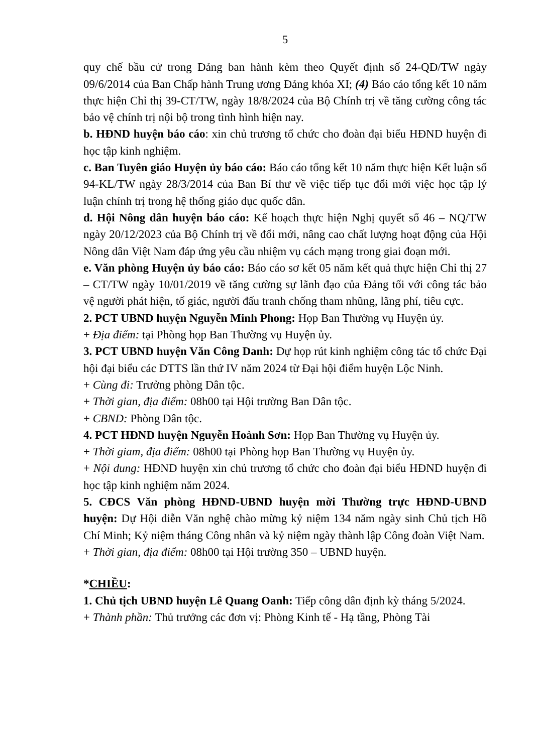5
quy chế bầu cử trong Đảng ban hành kèm theo Quyết định số 24-QĐ/TW ngày 09/6/2014 của Ban Chấp hành Trung ương Đảng khóa XI; (4) Báo cáo tổng kết 10 năm thực hiện Chỉ thị 39-CT/TW, ngày 18/8/2024 của Bộ Chính trị về tăng cường công tác bảo vệ chính trị nội bộ trong tình hình hiện nay.
b. HĐND huyện báo cáo: xin chủ trương tổ chức cho đoàn đại biểu HĐND huyện đi học tập kinh nghiệm.
c. Ban Tuyên giáo Huyện ủy báo cáo: Báo cáo tổng kết 10 năm thực hiện Kết luận số 94-KL/TW ngày 28/3/2014 của Ban Bí thư về việc tiếp tục đổi mới việc học tập lý luận chính trị trong hệ thống giáo dục quốc dân.
d. Hội Nông dân huyện báo cáo: Kế hoạch thực hiện Nghị quyết số 46 – NQ/TW ngày 20/12/2023 của Bộ Chính trị về đổi mới, nâng cao chất lượng hoạt động của Hội Nông dân Việt Nam đáp ứng yêu cầu nhiệm vụ cách mạng trong giai đoạn mới.
e. Văn phòng Huyện ủy báo cáo: Báo cáo sơ kết 05 năm kết quả thực hiện Chỉ thị 27 – CT/TW ngày 10/01/2019 về tăng cường sự lãnh đạo của Đảng tối với công tác bảo vệ người phát hiện, tố giác, người đấu tranh chống tham nhũng, lãng phí, tiêu cực.
2. PCT UBND huyện Nguyễn Minh Phong: Họp Ban Thường vụ Huyện ủy.
+ Địa điểm: tại Phòng họp Ban Thường vụ Huyện ủy.
3. PCT UBND huyện Văn Công Danh: Dự họp rút kinh nghiệm công tác tổ chức Đại hội đại biểu các DTTS lần thứ IV năm 2024 từ Đại hội điểm huyện Lộc Ninh.
+ Cùng đi: Trưởng phòng Dân tộc.
+ Thời gian, địa điểm: 08h00 tại Hội trường Ban Dân tộc.
+ CBND: Phòng Dân tộc.
4. PCT HĐND huyện Nguyễn Hoành Sơn: Họp Ban Thường vụ Huyện ủy.
+ Thời giam, địa điểm: 08h00 tại Phòng họp Ban Thường vụ Huyện ủy.
+ Nội dung: HĐND huyện xin chủ trương tổ chức cho đoàn đại biểu HĐND huyện đi học tập kinh nghiệm năm 2024.
5. CĐCS Văn phòng HĐND-UBND huyện mời Thường trực HĐND-UBND huyện: Dự Hội diễn Văn nghệ chào mừng kỷ niệm 134 năm ngày sinh Chủ tịch Hồ Chí Minh; Kỷ niệm tháng Công nhân và kỷ niệm ngày thành lập Công đoàn Việt Nam.
+ Thời gian, địa điểm: 08h00 tại Hội trường 350 – UBND huyện.
*CHIỀU:
1. Chủ tịch UBND huyện Lê Quang Oanh: Tiếp công dân định kỳ tháng 5/2024.
+ Thành phần: Thủ trưởng các đơn vị: Phòng Kinh tế - Hạ tầng, Phòng Tài